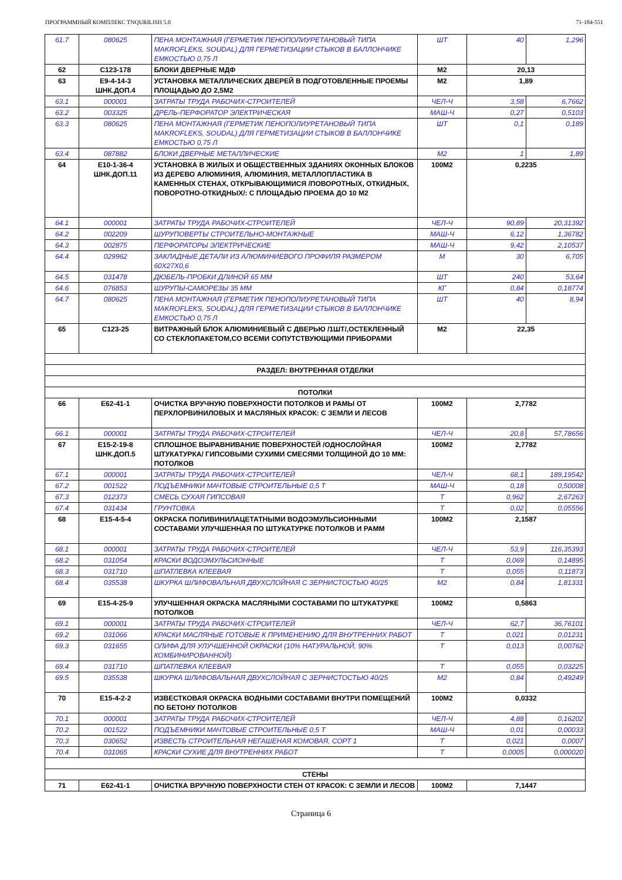ПРОГРАММНЫЙ КОМПЛЕКС TNQURILISH 5.0 71-184-551
| 61.7 | 080625 | ПЕНА МОНТАЖНАЯ (ГЕРМЕТИК ПЕНОПОЛИУРЕТАНОВЫЙ ТИПА MAKROFLEKS, SOUDAL) ДЛЯ ГЕРМЕТИЗАЦИИ СТЫКОВ В БАЛЛОНЧИКЕ ЕМКОСТЬЮ 0,75 Л | ШТ | 40 | 1,296 |
| 62 | С123-178 | БЛОКИ ДВЕРНЫЕ МДФ | М2 | 20,13 | |
| 63 | Е9-4-14-3 ШНК.ДОП.4 | УСТАНОВКА МЕТАЛЛИЧЕСКИХ ДВЕРЕЙ В ПОДГОТОВЛЕННЫЕ ПРОЕМЫ ПЛОЩАДЬЮ ДО 2,5М2 | М2 | 1,89 | |
| 63.1 | 000001 | ЗАТРАТЫ ТРУДА РАБОЧИХ-СТРОИТЕЛЕЙ | ЧЕЛ-Ч | 3,58 | 6,7662 |
| 63.2 | 003325 | ДРЕЛЬ-ПЕРФОРАТОР ЭЛЕКТРИЧЕСКАЯ | МАШ-Ч | 0,27 | 0,5103 |
| 63.3 | 080625 | ПЕНА МОНТАЖНАЯ (ГЕРМЕТИК ПЕНОПОЛИУРЕТАНОВЫЙ ТИПА MAKROFLEKS, SOUDAL) ДЛЯ ГЕРМЕТИЗАЦИИ СТЫКОВ В БАЛЛОНЧИКЕ ЕМКОСТЬЮ 0,75 Л | ШТ | 0,1 | 0,189 |
| 63.4 | 087882 | БЛОКИ ДВЕРНЫЕ МЕТАЛЛИЧЕСКИЕ | М2 | 1 | 1,89 |
| 64 | Е10-1-36-4 ШНК.ДОП.11 | УСТАНОВКА В ЖИЛЫХ И ОБЩЕСТВЕННЫХ ЗДАНИЯХ ОКОННЫХ БЛОКОВ ИЗ ДЕРЕВО АЛЮМИНИЯ, АЛЮМИНИЯ, МЕТАЛЛОПЛАСТИКА В КАМЕННЫХ СТЕНАХ, ОТКРЫВАЮЩИМИСЯ /ПОВОРОТНЫХ, ОТКИДНЫХ, ПОВОРОТНО-ОТКИДНЫХ/: С ПЛОЩАДЬЮ ПРОЕМА ДО 10 М2 | 100М2 | 0,2235 | |
| 64.1 | 000001 | ЗАТРАТЫ ТРУДА РАБОЧИХ-СТРОИТЕЛЕЙ | ЧЕЛ-Ч | 90,89 | 20,31392 |
| 64.2 | 002209 | ШУРУПОВЕРТЫ СТРОИТЕЛЬНО-МОНТАЖНЫЕ | МАШ-Ч | 6,12 | 1,36782 |
| 64.3 | 002875 | ПЕРФОРАТОРЫ ЭЛЕКТРИЧЕСКИЕ | МАШ-Ч | 9,42 | 2,10537 |
| 64.4 | 029962 | ЗАКЛАДНЫЕ ДЕТАЛИ ИЗ АЛЮМИНИЕВОГО ПРОФИЛЯ РАЗМЕРОМ 60Х27Х0,6 | М | 30 | 6,705 |
| 64.5 | 031478 | ДЮБЕЛЬ-ПРОБКИ ДЛИНОЙ 65 ММ | ШТ | 240 | 53,64 |
| 64.6 | 076853 | ШУРУПЫ-САМОРЕЗЫ 35 ММ | КГ | 0,84 | 0,18774 |
| 64.7 | 080625 | ПЕНА МОНТАЖНАЯ (ГЕРМЕТИК ПЕНОПОЛИУРЕТАНОВЫЙ ТИПА MAKROFLEKS, SOUDAL) ДЛЯ ГЕРМЕТИЗАЦИИ СТЫКОВ В БАЛЛОНЧИКЕ ЕМКОСТЬЮ 0,75 Л | ШТ | 40 | 8,94 |
| 65 | С123-25 | ВИТРАЖНЫЙ БЛОК АЛЮМИНИЕВЫЙ С ДВЕРЬЮ /1ШТ/,ОСТЕКЛЕННЫЙ СО СТЕКЛОПАКЕТОМ,СО ВСЕМИ СОПУТСТВУЮЩИМИ ПРИБОРАМИ | М2 | 22,35 | |
| РАЗДЕЛ: ВНУТРЕННАЯ ОТДЕЛКИ | | | | | |
| ПОТОЛКИ | | | | | |
| 66 | Е62-41-1 | ОЧИСТКА ВРУЧНУЮ ПОВЕРХНОСТИ ПОТОЛКОВ И РАМЫ ОТ ПЕРХЛОРВИНИЛОВЫХ И МАСЛЯНЫХ КРАСОК: С ЗЕМЛИ И ЛЕСОВ | 100М2 | 2,7782 | |
| 66.1 | 000001 | ЗАТРАТЫ ТРУДА РАБОЧИХ-СТРОИТЕЛЕЙ | ЧЕЛ-Ч | 20,8 | 57,78656 |
| 67 | Е15-2-19-8 ШНК.ДОП.5 | СПЛОШНОЕ ВЫРАВНИВАНИЕ ПОВЕРХНОСТЕЙ /ОДНОСЛОЙНАЯ ШТУКАТУРКА/ ГИПСОВЫМИ СУХИМИ СМЕСЯМИ ТОЛЩИНОЙ ДО 10 ММ: ПОТОЛКОВ | 100М2 | 2,7782 | |
| 67.1 | 000001 | ЗАТРАТЫ ТРУДА РАБОЧИХ-СТРОИТЕЛЕЙ | ЧЕЛ-Ч | 68,1 | 189,19542 |
| 67.2 | 001522 | ПОДЪЕМНИКИ МАЧТОВЫЕ СТРОИТЕЛЬНЫЕ 0,5 Т | МАШ-Ч | 0,18 | 0,50008 |
| 67.3 | 012373 | СМЕСЬ СУХАЯ ГИПСОВАЯ | Т | 0,962 | 2,67263 |
| 67.4 | 031434 | ГРУНТОВКА | Т | 0,02 | 0,05556 |
| 68 | Е15-4-5-4 | ОКРАСКА ПОЛИВИНИЛАЦЕТАТНЫМИ ВОДОЭМУЛЬСИОННЫМИ СОСТАВАМИ УЛУЧШЕННАЯ ПО ШТУКАТУРКЕ ПОТОЛКОВ И РАММ | 100М2 | 2,1587 | |
| 68.1 | 000001 | ЗАТРАТЫ ТРУДА РАБОЧИХ-СТРОИТЕЛЕЙ | ЧЕЛ-Ч | 53,9 | 116,35393 |
| 68.2 | 031054 | КРАСКИ ВОДОЭМУЛЬСИОННЫЕ | Т | 0,069 | 0,14895 |
| 68.3 | 031710 | ШПАТЛЕВКА КЛЕЕВАЯ | Т | 0,055 | 0,11873 |
| 68.4 | 035538 | ШКУРКА ШЛИФОВАЛЬНАЯ ДВУХСЛОЙНАЯ С ЗЕРНИСТОСТЬЮ 40/25 | М2 | 0,84 | 1,81331 |
| 69 | Е15-4-25-9 | УЛУЧШЕННАЯ ОКРАСКА МАСЛЯНЫМИ СОСТАВАМИ ПО ШТУКАТУРКЕ ПОТОЛКОВ | 100М2 | 0,5863 | |
| 69.1 | 000001 | ЗАТРАТЫ ТРУДА РАБОЧИХ-СТРОИТЕЛЕЙ | ЧЕЛ-Ч | 62,7 | 36,76101 |
| 69.2 | 031066 | КРАСКИ МАСЛЯНЫЕ ГОТОВЫЕ К ПРИМЕНЕНИЮ ДЛЯ ВНУТРЕННИХ РАБОТ | Т | 0,021 | 0,01231 |
| 69.3 | 031655 | ОЛИФА ДЛЯ УЛУЧШЕННОЙ ОКРАСКИ (10% НАТУРАЛЬНОЙ, 90% КОМБИНИРОВАННОЙ) | Т | 0,013 | 0,00762 |
| 69.4 | 031710 | ШПАТЛЕВКА КЛЕЕВАЯ | Т | 0,055 | 0,03225 |
| 69.5 | 035538 | ШКУРКА ШЛИФОВАЛЬНАЯ ДВУХСЛОЙНАЯ С ЗЕРНИСТОСТЬЮ 40/25 | М2 | 0,84 | 0,49249 |
| 70 | Е15-4-2-2 | ИЗВЕСТКОВАЯ ОКРАСКА ВОДНЫМИ СОСТАВАМИ ВНУТРИ ПОМЕЩЕНИЙ ПО БЕТОНУ ПОТОЛКОВ | 100М2 | 0,0332 | |
| 70.1 | 000001 | ЗАТРАТЫ ТРУДА РАБОЧИХ-СТРОИТЕЛЕЙ | ЧЕЛ-Ч | 4,88 | 0,16202 |
| 70.2 | 001522 | ПОДЪЕМНИКИ МАЧТОВЫЕ СТРОИТЕЛЬНЫЕ 0,5 Т | МАШ-Ч | 0,01 | 0,00033 |
| 70.3 | 030652 | ИЗВЕСТЬ СТРОИТЕЛЬНАЯ НЕГАШЕНАЯ КОМОВАЯ, СОРТ 1 | Т | 0,021 | 0,0007 |
| 70.4 | 031065 | КРАСКИ СУХИЕ ДЛЯ ВНУТРЕННИХ РАБОТ | Т | 0,0005 | 0,000020 |
| СТЕНЫ | | | | | |
| 71 | Е62-41-1 | ОЧИСТКА ВРУЧНУЮ ПОВЕРХНОСТИ СТЕН ОТ КРАСОК: С ЗЕМЛИ И ЛЕСОВ | 100М2 | 7,1447 | |
Страница 6